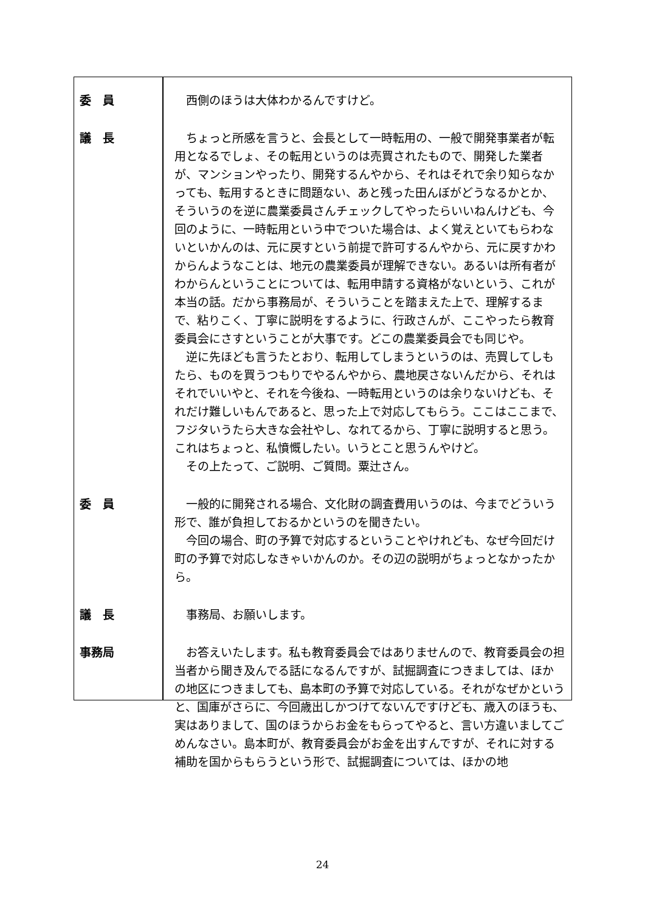| 委 員 | 西側のほうは大体わかるんですけど。 |
| 議 長 | ちょっと所感を言うと、会長として一時転用の、一般で開発事業者が転用となるでしょ、その転用というのは売買されたもので、開発した業者が、マンションやったり、開発するんやから、それはそれで余り知らなかっても、転用するときに問題ない、あと残った田んぼがどうなるかとか、そういうのを逆に農業委員さんチェックしてやったらいいねんけども、今回のように、一時転用という中でついた場合は、よく覚えといてもらわないといかんのは、元に戻すという前提で許可するんやから、元に戻すかわからんようなことは、地元の農業委員が理解できない。あるいは所有者がわからんということについては、転用申請する資格がないという、これが本当の話。だから事務局が、そういうことを踏まえた上で、理解するまで、粘りこく、丁寧に説明をするように、行政さんが、ここやったら教育委員会にさすということが大事です。どこの農業委員会でも同じや。 逆に先ほども言うたとおり、転用してしまうというのは、売買してしもたら、ものを買うつもりでやるんやから、農地戻さないんだから、それはそれでいいやと、それを今後ね、一時転用というのは余りないけども、それだけ難しいもんであると、思った上で対応してもらう。ここはここまで、フジタいうたら大きな会社やし、なれてるから、丁寧に説明すると思う。これはちょっと、私憤慨したい。いうとこと思うんやけど。 その上たって、ご説明、ご質問。粟辻さん。 |
| 委 員 | 一般的に開発される場合、文化財の調査費用いうのは、今までどういう形で、誰が負担しておるかというのを聞きたい。 今回の場合、町の予算で対応するということやけれども、なぜ今回だけ町の予算で対応しなきゃいかんのか。その辺の説明がちょっとなかったから。 |
| 議 長 | 事務局、お願いします。 |
| 事務局 | お答えいたします。私も教育委員会ではありませんので、教育委員会の担当者から聞き及んでる話になるんですが、試掘調査につきましては、ほかの地区につきましても、島本町の予算で対応している。それがなぜかというと、国庫がさらに、今回歳出しかつけてないんですけども、歳入のほうも、実はありまして、国のほうからお金をもらってやると、言い方違いましてごめんなさい。島本町が、教育委員会がお金を出すんですが、それに対する補助を国からもらうという形で、試掘調査については、ほかの地 |
24